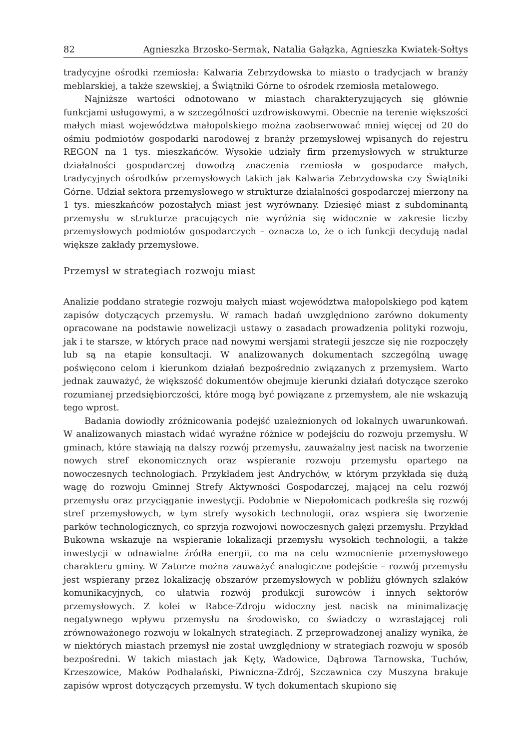82 Agnieszka Brzosko-Sermak, Natalia Gałązka, Agnieszka Kwiatek-Sołtys
tradycyjne ośrodki rzemiosła: Kalwaria Zebrzydowska to miasto o tradycjach w branży meblarskiej, a także szewskiej, a Świątniki Górne to ośrodek rzemiosła metalowego.
Najniższe wartości odnotowano w miastach charakteryzujących się głównie funkcjami usługowymi, a w szczególności uzdrowiskowymi. Obecnie na terenie większości małych miast województwa małopolskiego można zaobserwować mniej więcej od 20 do ośmiu podmiotów gospodarki narodowej z branży przemysłowej wpisanych do rejestru REGON na 1 tys. mieszkańców. Wysokie udziały firm przemysłowych w strukturze działalności gospodarczej dowodzą znaczenia rzemiosła w gospodarce małych, tradycyjnych ośrodków przemysłowych takich jak Kalwaria Zebrzydowska czy Świątniki Górne. Udział sektora przemysłowego w strukturze działalności gospodarczej mierzony na 1 tys. mieszkańców pozostałych miast jest wyrównany. Dziesięć miast z subdominantą przemysłu w strukturze pracujących nie wyróżnia się widocznie w zakresie liczby przemysłowych podmiotów gospodarczych – oznacza to, że o ich funkcji decydują nadal większe zakłady przemysłowe.
Przemysł w strategiach rozwoju miast
Analizie poddano strategie rozwoju małych miast województwa małopolskiego pod kątem zapisów dotyczących przemysłu. W ramach badań uwzględniono zarówno dokumenty opracowane na podstawie nowelizacji ustawy o zasadach prowadzenia polityki rozwoju, jak i te starsze, w których prace nad nowymi wersjami strategii jeszcze się nie rozpoczęły lub są na etapie konsultacji. W analizowanych dokumentach szczególną uwagę poświęcono celom i kierunkom działań bezpośrednio związanych z przemysłem. Warto jednak zauważyć, że większość dokumentów obejmuje kierunki działań dotyczące szeroko rozumianej przedsiębiorczości, które mogą być powiązane z przemysłem, ale nie wskazują tego wprost.
Badania dowiodły zróżnicowania podejść uzależnionych od lokalnych uwarunkowań. W analizowanych miastach widać wyraźne różnice w podejściu do rozwoju przemysłu. W gminach, które stawiają na dalszy rozwój przemysłu, zauważalny jest nacisk na tworzenie nowych stref ekonomicznych oraz wspieranie rozwoju przemysłu opartego na nowoczesnych technologiach. Przykładem jest Andrychów, w którym przykłada się dużą wagę do rozwoju Gminnej Strefy Aktywności Gospodarczej, mającej na celu rozwój przemysłu oraz przyciąganie inwestycji. Podobnie w Niepołomicach podkreśla się rozwój stref przemysłowych, w tym strefy wysokich technologii, oraz wspiera się tworzenie parków technologicznych, co sprzyja rozwojowi nowoczesnych gałęzi przemysłu. Przykład Bukowna wskazuje na wspieranie lokalizacji przemysłu wysokich technologii, a także inwestycji w odnawialne źródła energii, co ma na celu wzmocnienie przemysłowego charakteru gminy. W Zatorze można zauważyć analogiczne podejście – rozwój przemysłu jest wspierany przez lokalizację obszarów przemysłowych w pobliżu głównych szlaków komunikacyjnych, co ułatwia rozwój produkcji surowców i innych sektorów przemysłowych. Z kolei w Rabce-Zdroju widoczny jest nacisk na minimalizację negatywnego wpływu przemysłu na środowisko, co świadczy o wzrastającej roli zrównoważonego rozwoju w lokalnych strategiach. Z przeprowadzonej analizy wynika, że w niektórych miastach przemysł nie został uwzględniony w strategiach rozwoju w sposób bezpośredni. W takich miastach jak Kęty, Wadowice, Dąbrowa Tarnowska, Tuchów, Krzeszowice, Maków Podhalański, Piwniczna-Zdrój, Szczawnica czy Muszyna brakuje zapisów wprost dotyczących przemysłu. W tych dokumentach skupiono się